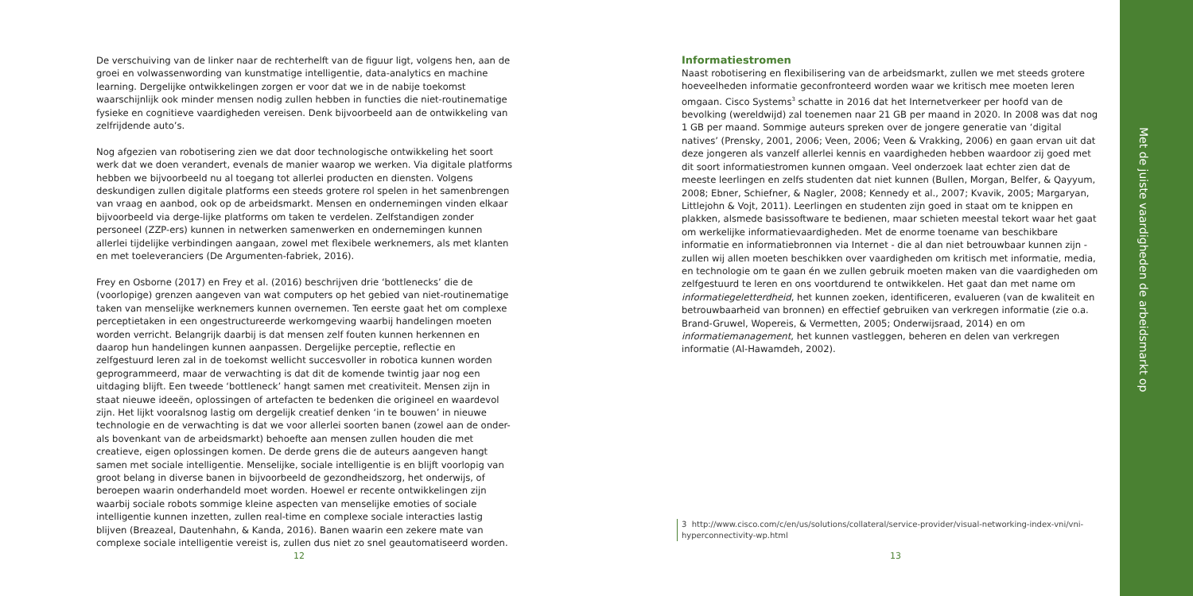De verschuiving van de linker naar de rechterhelft van de figuur ligt, volgens hen, aan de groei en volwassenwording van kunstmatige intelligentie, data-analytics en machine learning. Dergelijke ontwikkelingen zorgen er voor dat we in de nabije toekomst waarschijnlijk ook minder mensen nodig zullen hebben in functies die niet-routinematige fysieke en cognitieve vaardigheden vereisen. Denk bijvoorbeeld aan de ontwikkeling van zelfrijdende auto’s.
Nog afgezien van robotisering zien we dat door technologische ontwikkeling het soort werk dat we doen verandert, evenals de manier waarop we werken. Via digitale platforms hebben we bijvoorbeeld nu al toegang tot allerlei producten en diensten. Volgens deskundigen zullen digitale platforms een steeds grotere rol spelen in het samenbrengen van vraag en aanbod, ook op de arbeidsmarkt. Mensen en ondernemingen vinden elkaar bijvoorbeeld via derge-lijke platforms om taken te verdelen. Zelfstandigen zonder personeel (ZZP-ers) kunnen in netwerken samenwerken en ondernemingen kunnen allerlei tijdelijke verbindingen aangaan, zowel met flexibele werknemers, als met klanten en met toeleveranciers (De Argumenten-fabriek, 2016).
Frey en Osborne (2017) en Frey et al. (2016) beschrijven drie ‘bottlenecks’ die de (voorlopige) grenzen aangeven van wat computers op het gebied van niet-routinematige taken van menselijke werknemers kunnen overnemen. Ten eerste gaat het om complexe perceptietaken in een ongestructureerde werkomgeving waarbij handelingen moeten worden verricht. Belangrijk daarbij is dat mensen zelf fouten kunnen herkennen en daarop hun handelingen kunnen aanpassen. Dergelijke perceptie, reflectie en zelfgestuurd leren zal in de toekomst wellicht succesvoller in robotica kunnen worden geprogrammeerd, maar de verwachting is dat dit de komende twintig jaar nog een uitdaging blijft. Een tweede ‘bottleneck’ hangt samen met creativiteit. Mensen zijn in staat nieuwe ideeën, oplossingen of artefacten te bedenken die origineel en waardevol zijn. Het lijkt vooralsnog lastig om dergelijk creatief denken ‘in te bouwen’ in nieuwe technologie en de verwachting is dat we voor allerlei soorten banen (zowel aan de onder- als bovenkant van de arbeidsmarkt) behoefte aan mensen zullen houden die met creatieve, eigen oplossingen komen. De derde grens die de auteurs aangeven hangt samen met sociale intelligentie. Menselijke, sociale intelligentie is en blijft voorlopig van groot belang in diverse banen in bijvoorbeeld de gezondheidszorg, het onderwijs, of beroepen waarin onderhandeld moet worden. Hoewel er recente ontwikkelingen zijn waarbij sociale robots sommige kleine aspecten van menselijke emoties of sociale intelligentie kunnen inzetten, zullen real-time en complexe sociale interacties lastig blijven (Breazeal, Dautenhahn, & Kanda, 2016). Banen waarin een zekere mate van complexe sociale intelligentie vereist is, zullen dus niet zo snel geautomatiseerd worden.
12
Informatiestromen
Naast robotisering en flexibilisering van de arbeidsmarkt, zullen we met steeds grotere hoeveelheden informatie geconfronteerd worden waar we kritisch mee moeten leren omgaan. Cisco Systems<sup>3</sup> schatte in 2016 dat het Internetverkeer per hoofd van de bevolking (wereldwijd) zal toenemen naar 21 GB per maand in 2020. In 2008 was dat nog 1 GB per maand. Sommige auteurs spreken over de jongere generatie van ‘digital natives’ (Prensky, 2001, 2006; Veen, 2006; Veen & Vrakking, 2006) en gaan ervan uit dat deze jongeren als vanzelf allerlei kennis en vaardigheden hebben waardoor zij goed met dit soort informatiestromen kunnen omgaan. Veel onderzoek laat echter zien dat de meeste leerlingen en zelfs studenten dat niet kunnen (Bullen, Morgan, Belfer, & Qayyum, 2008; Ebner, Schiefner, & Nagler, 2008; Kennedy et al., 2007; Kvavik, 2005; Margaryan, Littlejohn & Vojt, 2011). Leerlingen en studenten zijn goed in staat om te knippen en plakken, alsmede basissoftware te bedienen, maar schieten meestal tekort waar het gaat om werkelijke informatievaardigheden. Met de enorme toename van beschikbare informatie en informatiebronnen via Internet - die al dan niet betrouwbaar kunnen zijn - zullen wij allen moeten beschikken over vaardigheden om kritisch met informatie, media, en technologie om te gaan én we zullen gebruik moeten maken van die vaardigheden om zelfgestuurd te leren en ons voortdurend te ontwikkelen. Het gaat dan met name om informatiegeletterdheid, het kunnen zoeken, identificeren, evalueren (van de kwaliteit en betrouwbaarheid van bronnen) en effectief gebruiken van verkregen informatie (zie o.a. Brand-Gruwel, Wopereis, & Vermetten, 2005; Onderwijsraad, 2014) en om informatiemanagement, het kunnen vastleggen, beheren en delen van verkregen informatie (Al-Hawamdeh, 2002).
3 http://www.cisco.com/c/en/us/solutions/collateral/service-provider/visual-networking-index-vni/vni-hyperconnectivity-wp.html
13
Met de juiste vaardigheden de arbeidsmarkt op